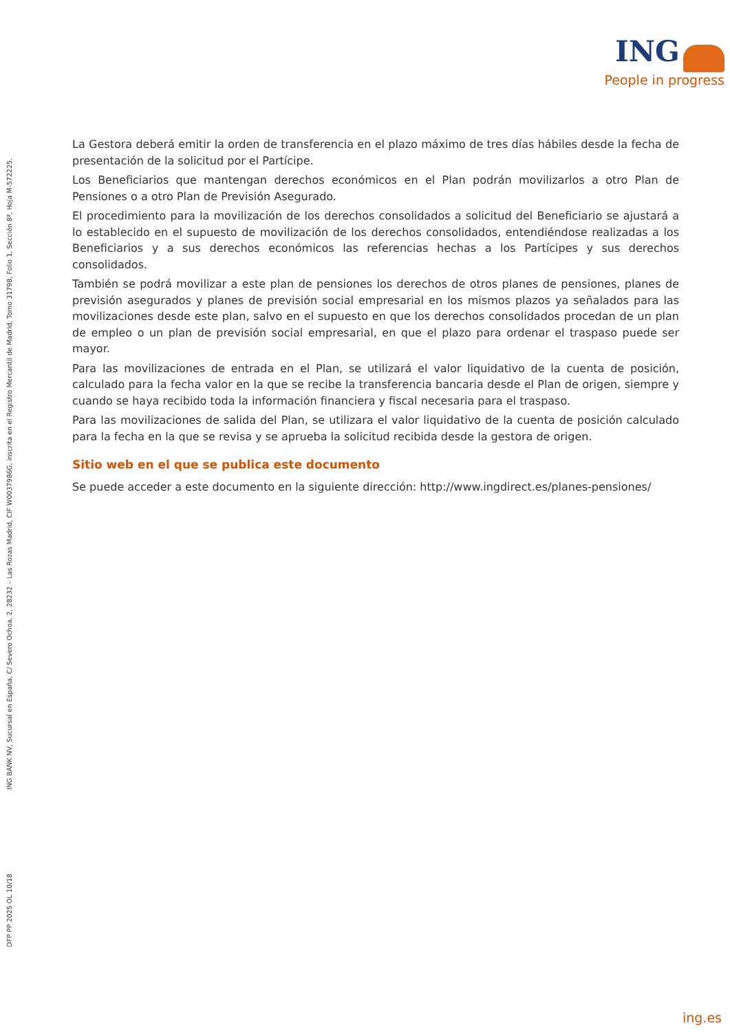ING
People in progress
ING BANK NV, Sucursal en España, C/ Severo Ochoa, 2, 28232 – Las Rozas Madrid, CIF W0037986G, inscrita en el Registro Mercantil de Madrid, Tomo 31798, Folio 1, Sección 8ª, Hoja M-572225.
DFP PP 2025 OL 10/18
La Gestora deberá emitir la orden de transferencia en el plazo máximo de tres días hábiles desde la fecha de presentación de la solicitud por el Partícipe.
Los Beneficiarios que mantengan derechos económicos en el Plan podrán movilizarlos a otro Plan de Pensiones o a otro Plan de Previsión Asegurado.
El procedimiento para la movilización de los derechos consolidados a solicitud del Beneficiario se ajustará a lo establecido en el supuesto de movilización de los derechos consolidados, entendiéndose realizadas a los Beneficiarios y a sus derechos económicos las referencias hechas a los Partícipes y sus derechos consolidados.
También se podrá movilizar a este plan de pensiones los derechos de otros planes de pensiones, planes de previsión asegurados y planes de previsión social empresarial en los mismos plazos ya señalados para las movilizaciones desde este plan, salvo en el supuesto en que los derechos consolidados procedan de un plan de empleo o un plan de previsión social empresarial, en que el plazo para ordenar el traspaso puede ser mayor.
Para las movilizaciones de entrada en el Plan, se utilizará el valor liquidativo de la cuenta de posición, calculado para la fecha valor en la que se recibe la transferencia bancaria desde el Plan de origen, siempre y cuando se haya recibido toda la información financiera y fiscal necesaria para el traspaso.
Para las movilizaciones de salida del Plan, se utilizara el valor liquidativo de la cuenta de posición calculado para la fecha en la que se revisa y se aprueba la solicitud recibida desde la gestora de origen.
Sitio web en el que se publica este documento
Se puede acceder a este documento en la siguiente dirección: http://www.ingdirect.es/planes-pensiones/
ing.es